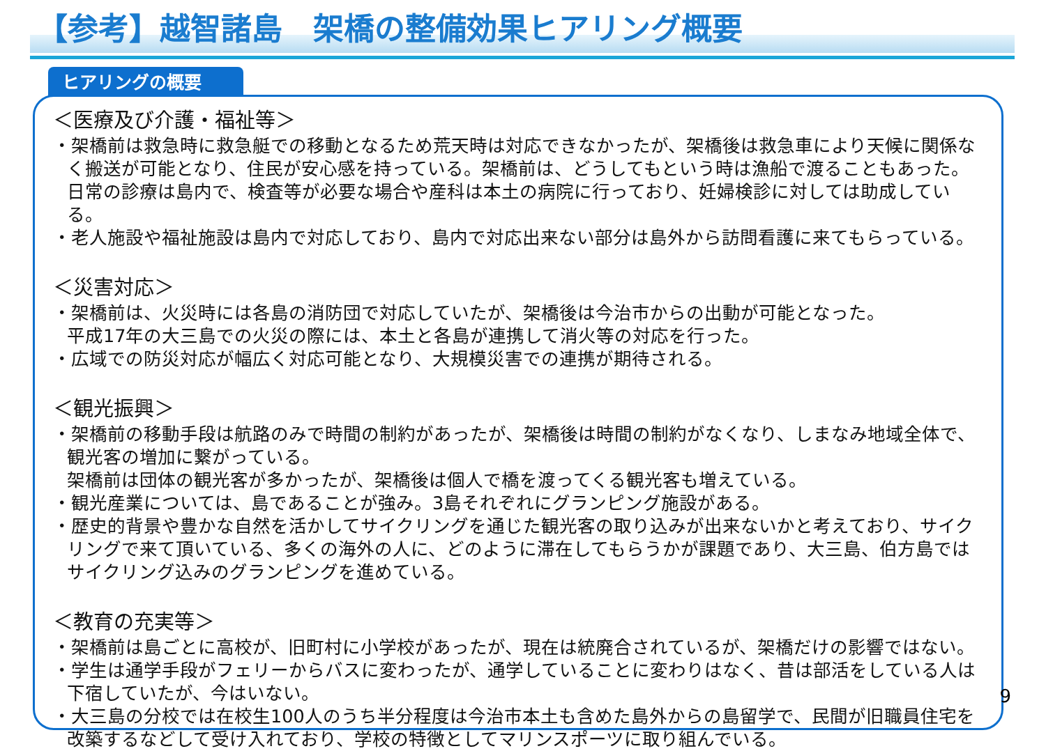【参考】越智諸島　架橋の整備効果ヒアリング概要
ヒアリングの概要
＜医療及び介護・福祉等＞
・架橋前は救急時に救急艇での移動となるため荒天時は対応できなかったが、架橋後は救急車により天候に関係なく搬送が可能となり、住民が安心感を持っている。架橋前は、どうしてもという時は漁船で渡ることもあった。
日常の診療は島内で、検査等が必要な場合や産科は本土の病院に行っており、妊婦検診に対しては助成している。
・老人施設や福祉施設は島内で対応しており、島内で対応出来ない部分は島外から訪問看護に来てもらっている。
＜災害対応＞
・架橋前は、火災時には各島の消防団で対応していたが、架橋後は今治市からの出動が可能となった。
平成17年の大三島での火災の際には、本土と各島が連携して消火等の対応を行った。
・広域での防災対応が幅広く対応可能となり、大規模災害での連携が期待される。
＜観光振興＞
・架橋前の移動手段は航路のみで時間の制約があったが、架橋後は時間の制約がなくなり、しまなみ地域全体で、観光客の増加に繋がっている。
架橋前は団体の観光客が多かったが、架橋後は個人で橋を渡ってくる観光客も増えている。
・観光産業については、島であることが強み。3島それぞれにグランピング施設がある。
・歴史的背景や豊かな自然を活かしてサイクリングを通じた観光客の取り込みが出来ないかと考えており、サイクリングで来て頂いている、多くの海外の人に、どのように滞在してもらうかが課題であり、大三島、伯方島ではサイクリング込みのグランピングを進めている。
＜教育の充実等＞
・架橋前は島ごとに高校が、旧町村に小学校があったが、現在は統廃合されているが、架橋だけの影響ではない。
・学生は通学手段がフェリーからバスに変わったが、通学していることに変わりはなく、昔は部活をしている人は下宿していたが、今はいない。
・大三島の分校では在校生100人のうち半分程度は今治市本土も含めた島外からの島留学で、民間が旧職員住宅を改築するなどして受け入れており、学校の特徴としてマリンスポーツに取り組んでいる。
9